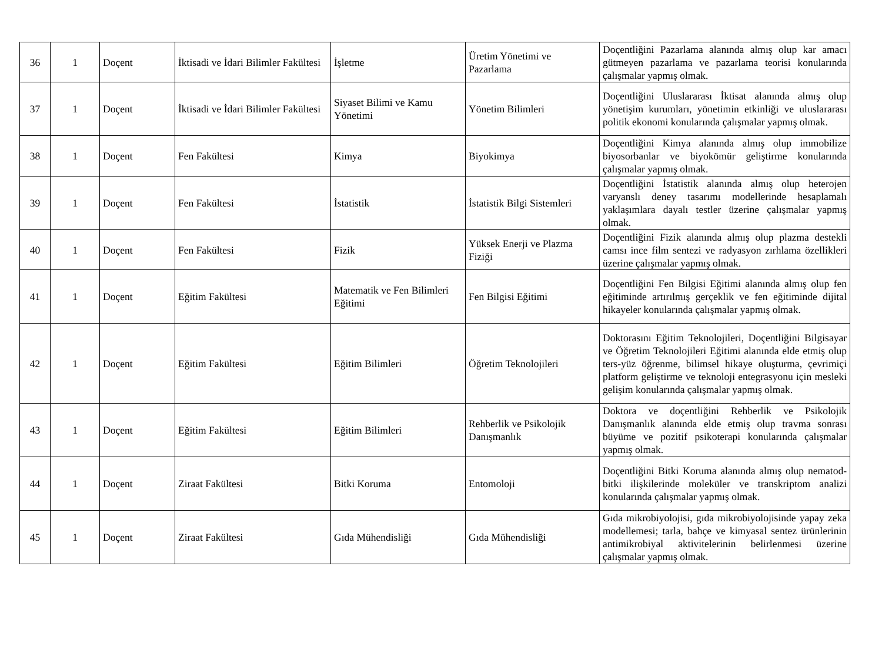| 36 | 1 | Doçent | İktisadi ve İdari Bilimler Fakültesi | İşletme | Üretim Yönetimi ve Pazarlama | Doçentliğini Pazarlama alanında almış olup kar amacı gütmeyen pazarlama ve pazarlama teorisi konularında çalışmalar yapmış olmak. |
| 37 | 1 | Doçent | İktisadi ve İdari Bilimler Fakültesi | Siyaset Bilimi ve Kamu Yönetimi | Yönetim Bilimleri | Doçentliğini Uluslararası İktisat alanında almış olup yönetişim kurumları, yönetimin etkinliği ve uluslararası politik ekonomi konularında çalışmalar yapmış olmak. |
| 38 | 1 | Doçent | Fen Fakültesi | Kimya | Biyokimya | Doçentliğini Kimya alanında almış olup immobilize biyosorbanlar ve biyokömür geliştirme konularında çalışmalar yapmış olmak. |
| 39 | 1 | Doçent | Fen Fakültesi | İstatistik | İstatistik Bilgi Sistemleri | Doçentliğini İstatistik alanında almış olup heterojen varyanslı deney tasarımı modellerinde hesaplamalı yaklaşımlara dayalı testler üzerine çalışmalar yapmış olmak. |
| 40 | 1 | Doçent | Fen Fakültesi | Fizik | Yüksek Enerji ve Plazma Fiziği | Doçentliğini Fizik alanında almış olup plazma destekli camsı ince film sentezi ve radyasyon zırhlama özellikleri üzerine çalışmalar yapmış olmak. |
| 41 | 1 | Doçent | Eğitim Fakültesi | Matematik ve Fen Bilimleri Eğitimi | Fen Bilgisi Eğitimi | Doçentliğini Fen Bilgisi Eğitimi alanında almış olup fen eğitiminde artırılmış gerçeklik ve fen eğitiminde dijital hikayeler konularında çalışmalar yapmış olmak. |
| 42 | 1 | Doçent | Eğitim Fakültesi | Eğitim Bilimleri | Öğretim Teknolojileri | Doktorasını Eğitim Teknolojileri, Doçentliğini Bilgisayar ve Öğretim Teknolojileri Eğitimi alanında elde etmiş olup ters-yüz öğrenme, bilimsel hikaye oluşturma, çevrimiçi platform geliştirme ve teknoloji entegrasyonu için mesleki gelişim konularında çalışmalar yapmış olmak. |
| 43 | 1 | Doçent | Eğitim Fakültesi | Eğitim Bilimleri | Rehberlik ve Psikolojik Danışmanlık | Doktora ve doçentliğini Rehberlik ve Psikolojik Danışmanlık alanında elde etmiş olup travma sonrası büyüme ve pozitif psikoterapi konularında çalışmalar yapmış olmak. |
| 44 | 1 | Doçent | Ziraat Fakültesi | Bitki Koruma | Entomoloji | Doçentliğini Bitki Koruma alanında almış olup nematod-bitki ilişkilerinde moleküler ve transkriptom analizi konularında çalışmalar yapmış olmak. |
| 45 | 1 | Doçent | Ziraat Fakültesi | Gıda Mühendisliği | Gıda Mühendisliği | Gıda mikrobiyolojisi, gıda mikrobiyolojisinde yapay zeka modellemesi; tarla, bahçe ve kimyasal sentez ürünlerinin antimikrobiyal aktivitelerinin belirlenmesi üzerine çalışmalar yapmış olmak. |